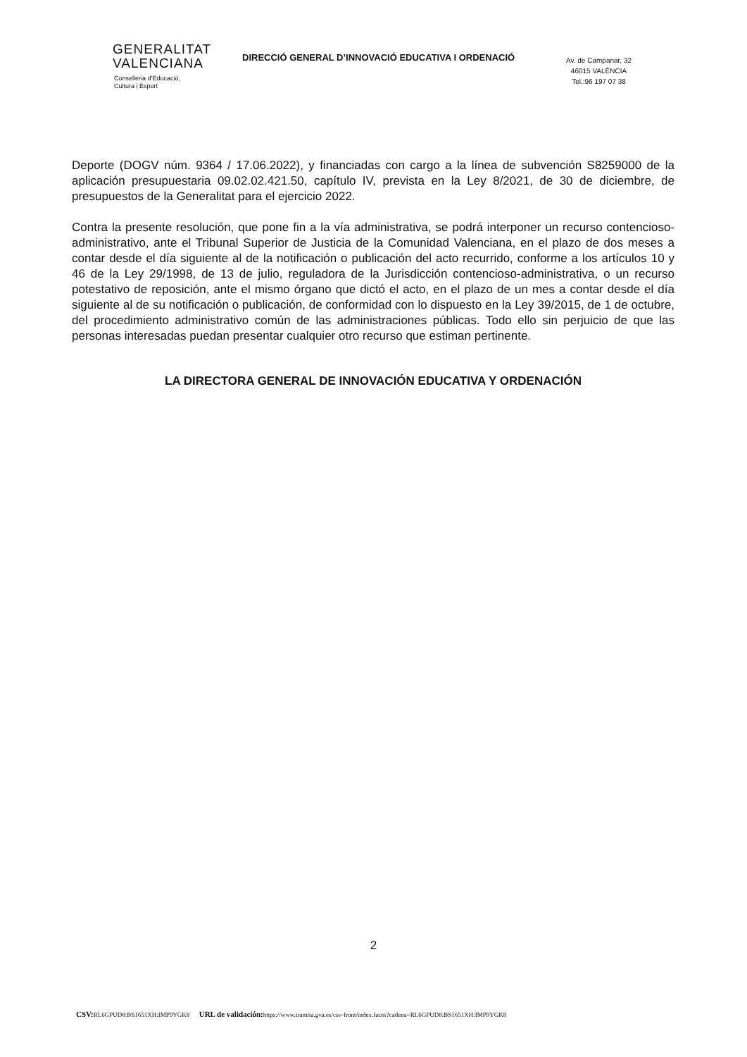GENERALITAT
VALENCIANA
Conselleria d’Educació,
Cultura i Esport
DIRECCIÓ GENERAL D’INNOVACIÓ EDUCATIVA I ORDENACIÓ
Av. de Campanar, 32
46015 VALÈNCIA
Tel.:96 197 07 38
Deporte (DOGV núm. 9364 / 17.06.2022), y financiadas con cargo a la línea de subvención S8259000 de la aplicación presupuestaria 09.02.02.421.50, capítulo IV, prevista en la Ley 8/2021, de 30 de diciembre, de presupuestos de la Generalitat para el ejercicio 2022.
Contra la presente resolución, que pone fin a la vía administrativa, se podrá interponer un recurso contencioso-administrativo, ante el Tribunal Superior de Justicia de la Comunidad Valenciana, en el plazo de dos meses a contar desde el día siguiente al de la notificación o publicación del acto recurrido, conforme a los artículos 10 y 46 de la Ley 29/1998, de 13 de julio, reguladora de la Jurisdicción contencioso-administrativa, o un recurso potestativo de reposición, ante el mismo órgano que dictó el acto, en el plazo de un mes a contar desde el día siguiente al de su notificación o publicación, de conformidad con lo dispuesto en la Ley 39/2015, de 1 de octubre, del procedimiento administrativo común de las administraciones públicas. Todo ello sin perjuicio de que las personas interesadas puedan presentar cualquier otro recurso que estiman pertinente.
LA DIRECTORA GENERAL DE INNOVACIÓN EDUCATIVA Y ORDENACIÓN
2
CSV: RL6GPUD8:BS1651XH:IMP9YGK8 URL de validación: https://www.tramita.gva.es/csv-front/index.faces?cadena=RL6GPUD8:BS1651XH:IMP9YGK8